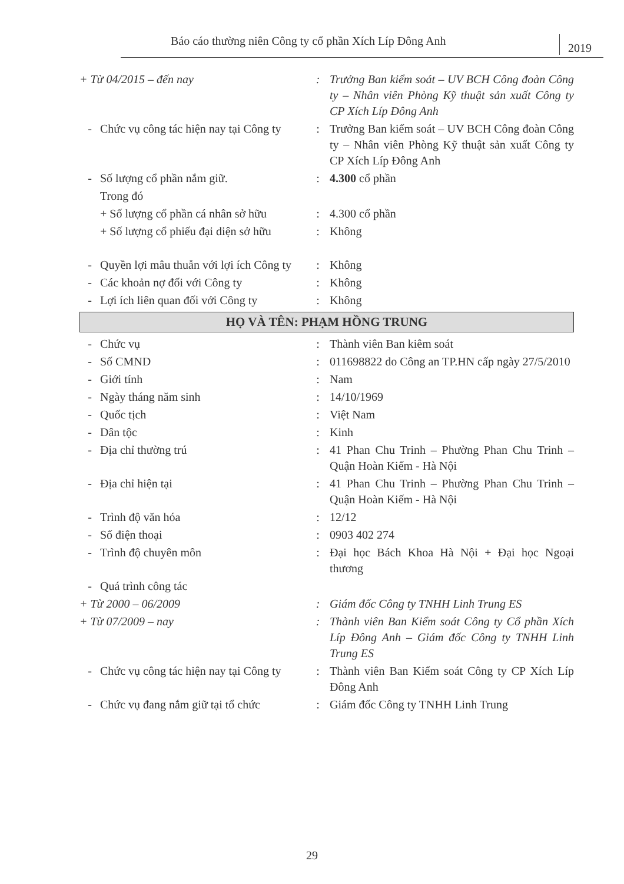Báo cáo thường niên Công ty cổ phần Xích Líp Đông Anh 2019
+ Từ 04/2015 – đến nay: Trưởng Ban kiểm soát – UV BCH Công đoàn Công ty – Nhân viên Phòng Kỹ thuật sản xuất Công ty CP Xích Líp Đông Anh
- Chức vụ công tác hiện nay tại Công ty: Trưởng Ban kiểm soát – UV BCH Công đoàn Công ty – Nhân viên Phòng Kỹ thuật sản xuất Công ty CP Xích Líp Đông Anh
- Số lượng cổ phần nắm giữ.: 4.300 cổ phần
Trong đó
+ Số lượng cổ phần cá nhân sở hữu: 4.300 cổ phần
+ Số lượng cổ phiếu đại diện sở hữu: Không
- Quyền lợi mâu thuẫn với lợi ích Công ty: Không
- Các khoản nợ đối với Công ty: Không
- Lợi ích liên quan đối với Công ty: Không
HỌ VÀ TÊN: PHẠM HỒNG TRUNG
- Chức vụ: Thành viên Ban kiêm soát
- Số CMND: 011698822 do Công an TP.HN cấp ngày 27/5/2010
- Giới tính: Nam
- Ngày tháng năm sinh: 14/10/1969
- Quốc tịch: Việt Nam
- Dân tộc: Kinh
- Địa chỉ thường trú: 41 Phan Chu Trinh – Phường Phan Chu Trinh – Quận Hoàn Kiếm - Hà Nội
- Địa chỉ hiện tại: 41 Phan Chu Trinh – Phường Phan Chu Trinh – Quận Hoàn Kiếm - Hà Nội
- Trình độ văn hóa: 12/12
- Số điện thoại: 0903 402 274
- Trình độ chuyên môn: Đại học Bách Khoa Hà Nội + Đại học Ngoại thương
- Quá trình công tác
+ Từ 2000 – 06/2009: Giám đốc Công ty TNHH Linh Trung ES
+ Từ 07/2009 – nay: Thành viên Ban Kiểm soát Công ty Cổ phần Xích Líp Đông Anh – Giám đốc Công ty TNHH Linh Trung ES
- Chức vụ công tác hiện nay tại Công ty: Thành viên Ban Kiểm soát Công ty CP Xích Líp Đông Anh
- Chức vụ đang nắm giữ tại tổ chức: Giám đốc Công ty TNHH Linh Trung
29